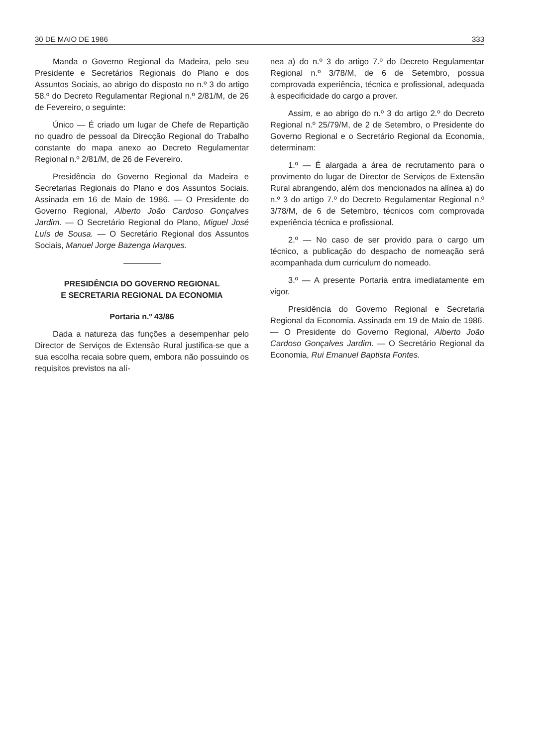30 DE MAIO DE 1986 333
Manda o Governo Regional da Madeira, pelo seu Presidente e Secretários Regionais do Plano e dos Assuntos Sociais, ao abrigo do disposto no n.º 3 do artigo 58.º do Decreto Regulamentar Regional n.º 2/81/M, de 26 de Fevereiro, o seguinte:
Único — É criado um lugar de Chefe de Repartição no quadro de pessoal da Direcção Regional do Trabalho constante do mapa anexo ao Decreto Regulamentar Regional n.º 2/81/M, de 26 de Fevereiro.
Presidência do Governo Regional da Madeira e Secretarias Regionais do Plano e dos Assuntos Sociais. Assinada em 16 de Maio de 1986. — O Presidente do Governo Regional, Alberto João Cardoso Gonçalves Jardim. — O Secretário Regional do Plano, Miguel José Luís de Sousa. — O Secretário Regional dos Assuntos Sociais, Manuel Jorge Bazenga Marques.
PRESIDÊNCIA DO GOVERNO REGIONAL
E SECRETARIA REGIONAL DA ECONOMIA
Portaria n.º 43/86
Dada a natureza das funções a desempenhar pelo Director de Serviços de Extensão Rural justifica-se que a sua escolha recaia sobre quem, embora não possuindo os requisitos previstos na alí-
nea a) do n.º 3 do artigo 7.º do Decreto Regulamentar Regional n.º 3/78/M, de 6 de Setembro, possua comprovada experiência, técnica e profissional, adequada à especificidade do cargo a prover.
Assim, e ao abrigo do n.º 3 do artigo 2.º do Decreto Regional n.º 25/79/M, de 2 de Setembro, o Presidente do Governo Regional e o Secretário Regional da Economia, determinam:
1.º — É alargada a área de recrutamento para o provimento do lugar de Director de Serviços de Extensão Rural abrangendo, além dos mencionados na alínea a) do n.º 3 do artigo 7.º do Decreto Regulamentar Regional n.º 3/78/M, de 6 de Setembro, técnicos com comprovada experiência técnica e profissional.
2.º — No caso de ser provido para o cargo um técnico, a publicação do despacho de nomeação será acompanhada dum curriculum do nomeado.
3.º — A presente Portaria entra imediatamente em vigor.
Presidência do Governo Regional e Secretaria Regional da Economia. Assinada em 19 de Maio de 1986. — O Presidente do Governo Regional, Alberto João Cardoso Gonçalves Jardim. — O Secretário Regional da Economia, Rui Emanuel Baptista Fontes.